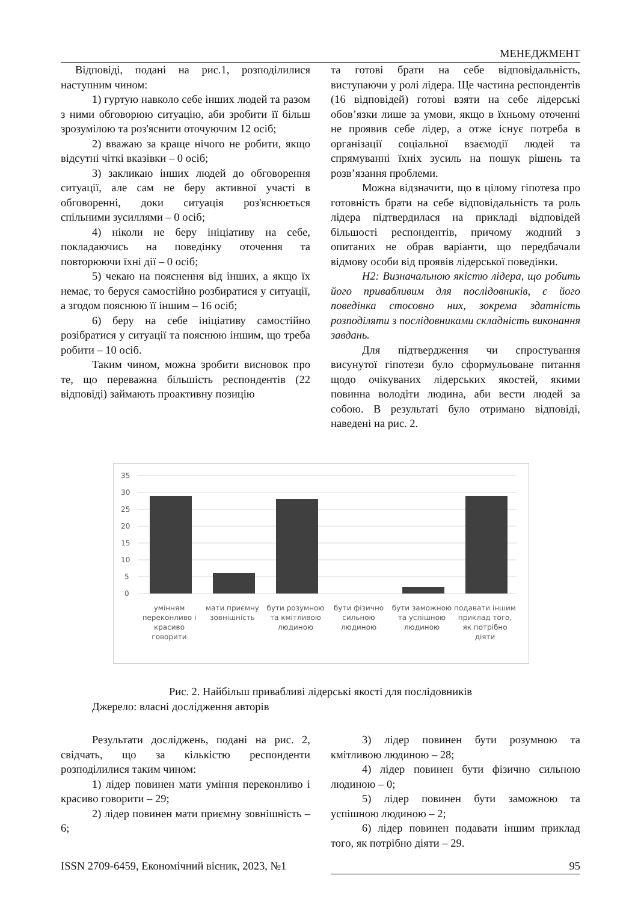МЕНЕДЖМЕНТ
Відповіді, подані на рис.1, розподілилися наступним чином:
1) гуртую навколо себе інших людей та разом з ними обговорюю ситуацію, аби зробити її більш зрозумілою та роз'яснити оточуючим 12 осіб;
2) вважаю за краще нічого не робити, якщо відсутні чіткі вказівки – 0 осіб;
3) закликаю інших людей до обговорення ситуації, але сам не беру активної участі в обговоренні, доки ситуація роз'яснюється спільними зусиллями – 0 осіб;
4) ніколи не беру ініціативу на себе, покладаючись на поведінку оточення та повторюючи їхні дії – 0 осіб;
5) чекаю на пояснення від інших, а якщо їх немає, то беруся самостійно розбиратися у ситуації, а згодом пояснюю її іншим – 16 осіб;
6) беру на себе ініціативу самостійно розібратися у ситуації та пояснюю іншим, що треба робити – 10 осіб.
Таким чином, можна зробити висновок про те, що переважна більшість респондентів (22 відповіді) займають проактивну позицію
та готові брати на себе відповідальність, виступаючи у ролі лідера. Ще частина респондентів (16 відповідей) готові взяти на себе лідерські обов’язки лише за умови, якщо в їхньому оточенні не проявив себе лідер, а отже існує потреба в організації соціальної взаємодії людей та спрямуванні їхніх зусиль на пошук рішень та розв’язання проблеми.
Можна відзначити, що в цілому гіпотеза про готовність брати на себе відповідальність та роль лідера підтвердилася на прикладі відповідей більшості респондентів, причому жодний з опитаних не обрав варіанти, що передбачали відмову особи від проявів лідерської поведінки.
H2: Визначальною якістю лідера, що робить його привабливим для послідовників, є його поведінка стосовно них, зокрема здатність розподіляти з послідовниками складність виконання завдань.
Для підтвердження чи спростування висунутої гіпотези було сформульоване питання щодо очікуваних лідерських якостей, якими повинна володіти людина, аби вести людей за собою. В результаті було отримано відповіді, наведені на рис. 2.
35
30
25
20
15
10
5
0
умінням переконливо і красиво говорити
мати приємну зовнішність бути розумною та кмітливою людиною
бути фізично сильною людиною бути заможною та успішною людиною
подавати іншим приклад того, як потрібно діяти
Рис. 2. Найбільш привабливі лідерські якості для послідовників
Джерело: власні дослідження авторів
Результати досліджень, подані на рис. 2, свідчать, що за кількістю респонденти розподілилися таким чином:
1) лідер повинен мати уміння переконливо і красиво говорити – 29;
2) лідер повинен мати приємну зовнішність – 6;
3) лідер повинен бути розумною та кмітливою людиною – 28;
4) лідер повинен бути фізично сильною людиною – 0;
5) лідер повинен бути заможною та успішною людиною – 2;
6) лідер повинен подавати іншим приклад того, як потрібно діяти – 29.
ISSN 2709-6459, Економічний вісник, 2023, №1 95